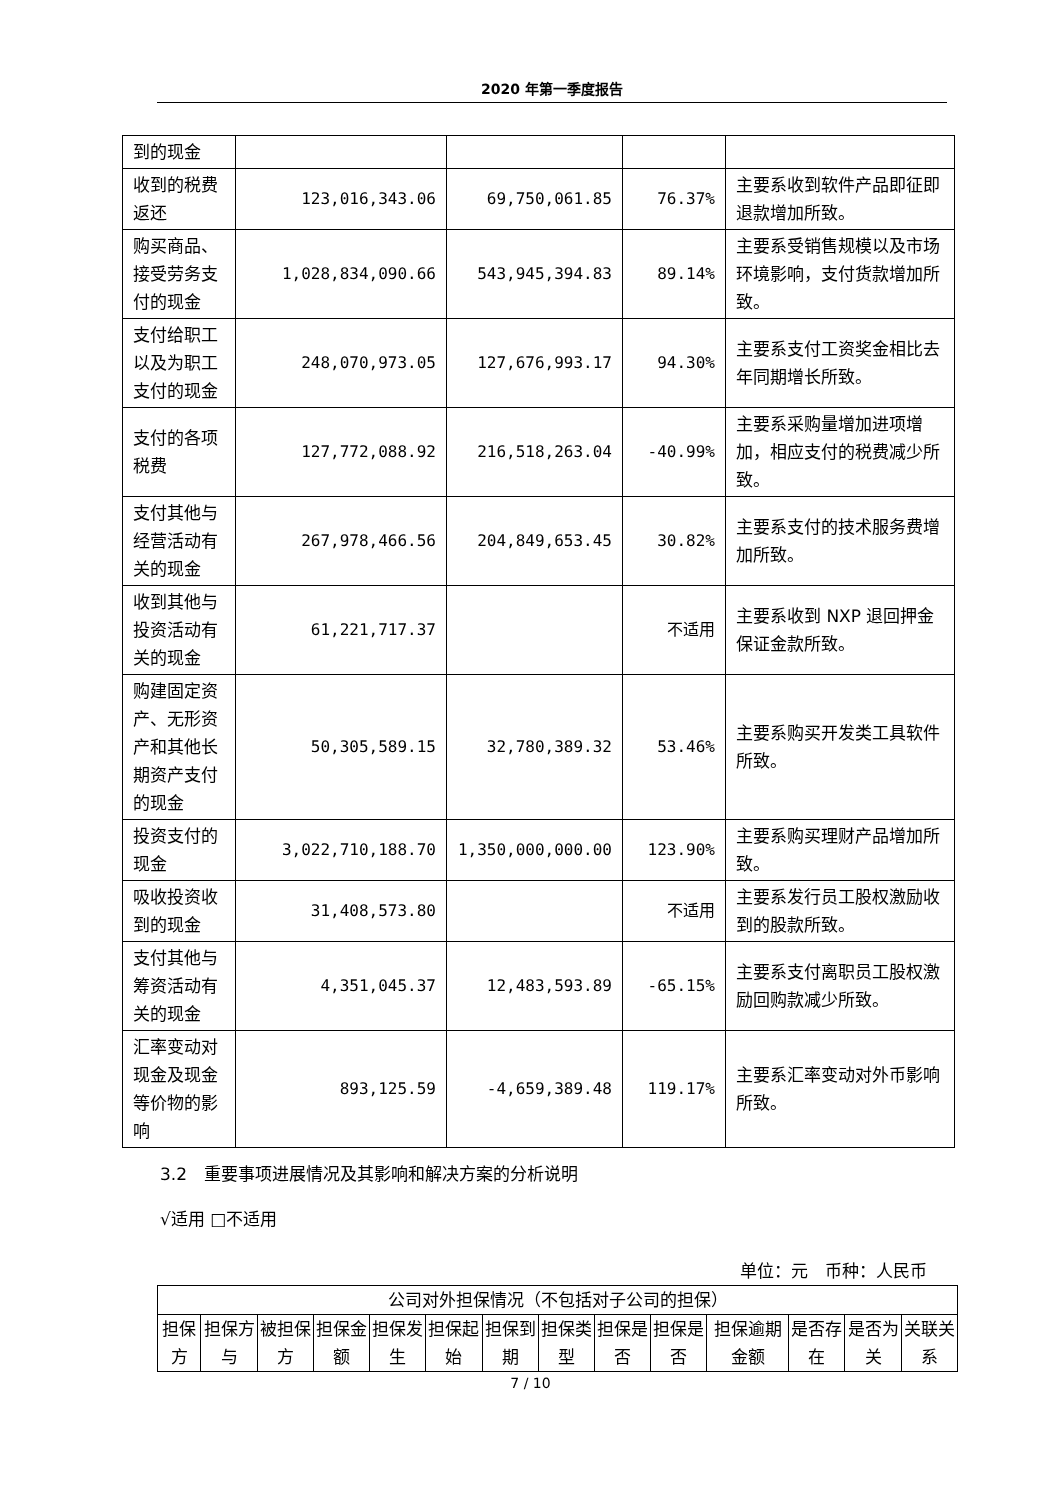2020 年第一季度报告
| 到的现金 | | | | |
| 收到的税费返还 | 123,016,343.06 | 69,750,061.85 | 76.37% | 主要系收到软件产品即征即退款增加所致。 |
| 购买商品、接受劳务支付的现金 | 1,028,834,090.66 | 543,945,394.83 | 89.14% | 主要系受销售规模以及市场环境影响，支付货款增加所致。 |
| 支付给职工以及为职工支付的现金 | 248,070,973.05 | 127,676,993.17 | 94.30% | 主要系支付工资奖金相比去年同期增长所致。 |
| 支付的各项税费 | 127,772,088.92 | 216,518,263.04 | -40.99% | 主要系采购量增加进项增加，相应支付的税费减少所致。 |
| 支付其他与经营活动有关的现金 | 267,978,466.56 | 204,849,653.45 | 30.82% | 主要系支付的技术服务费增加所致。 |
| 收到其他与投资活动有关的现金 | 61,221,717.37 | | 不适用 | 主要系收到 NXP 退回押金保证金款所致。 |
| 购建固定资产、无形资产和其他长期资产支付的现金 | 50,305,589.15 | 32,780,389.32 | 53.46% | 主要系购买开发类工具软件所致。 |
| 投资支付的现金 | 3,022,710,188.70 | 1,350,000,000.00 | 123.90% | 主要系购买理财产品增加所致。 |
| 吸收投资收到的现金 | 31,408,573.80 | | 不适用 | 主要系发行员工股权激励收到的股款所致。 |
| 支付其他与筹资活动有关的现金 | 4,351,045.37 | 12,483,593.89 | -65.15% | 主要系支付离职员工股权激励回购款减少所致。 |
| 汇率变动对现金及现金等价物的影响 | 893,125.59 | -4,659,389.48 | 119.17% | 主要系汇率变动对外币影响所致。 |
3.2　重要事项进展情况及其影响和解决方案的分析说明
√适用 □不适用
单位：元　币种：人民币
| 公司对外担保情况（不包括对子公司的担保） | | | | | | | | | | | | | |
| 担保方 | 担保方与 | 被担保方 | 担保金额 | 担保发生 | 担保起始 | 担保到期 | 担保类型 | 担保是否 | 担保是否 | 担保逾期金额 | 是否存在 | 是否为关 | 关联关系 |
7 / 10